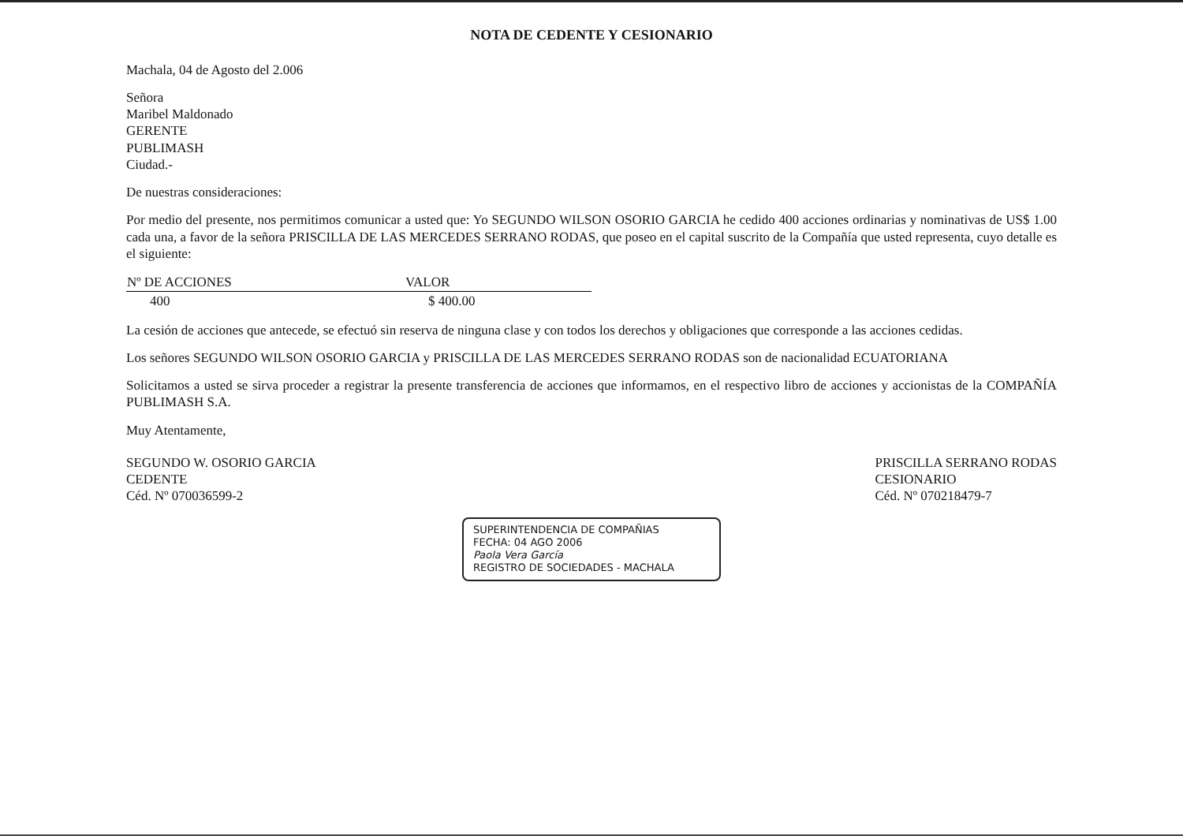NOTA DE CEDENTE Y CESIONARIO
Machala, 04 de Agosto del 2.006
Señora
Maribel Maldonado
GERENTE
PUBLIMASH
Ciudad.-
De nuestras consideraciones:
Por medio del presente, nos permitimos comunicar a usted que: Yo SEGUNDO WILSON OSORIO GARCIA he cedido 400 acciones ordinarias y nominativas de US$ 1.00 cada una, a favor de la señora PRISCILLA DE LAS MERCEDES SERRANO RODAS, que poseo en el capital suscrito de la Compañía que usted representa, cuyo detalle es el siguiente:
| Nº DE ACCIONES | VALOR |
| --- | --- |
| 400 | $ 400.00 |
La cesión de acciones que antecede, se efectuó sin reserva de ninguna clase y con todos los derechos y obligaciones que corresponde a las acciones cedidas.
Los señores SEGUNDO WILSON OSORIO GARCIA y PRISCILLA DE LAS MERCEDES SERRANO RODAS son de nacionalidad ECUATORIANA
Solicitamos a usted se sirva proceder a registrar la presente transferencia de acciones que informamos, en el respectivo libro de acciones y accionistas de la COMPAÑÍA PUBLIMASH S.A.
Muy Atentamente,
SEGUNDO W. OSORIO GARCIA
CEDENTE
Céd. Nº 070036599-2
PRISCILLA SERRANO RODAS
CESIONARIO
Céd. Nº 070218479-7
SUPERINTENDENCIA DE COMPAÑIAS
FECHA: 04 AGO 2006
Paola Vera García
REGISTRO DE SOCIEDADES - MACHALA